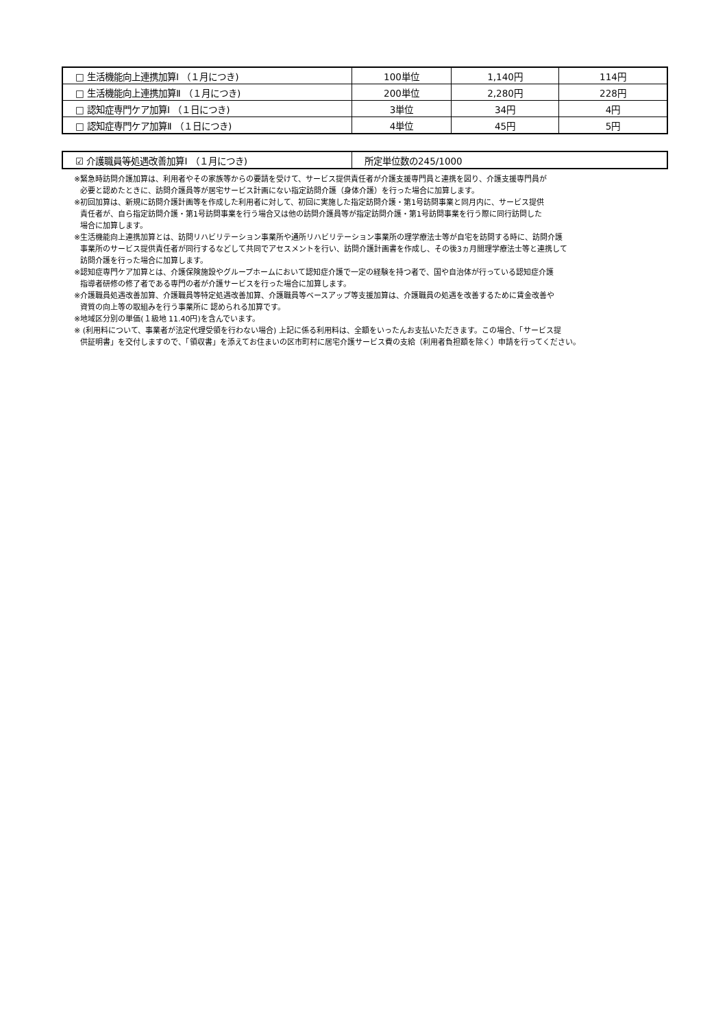| □ 生活機能向上連携加算Ⅰ （１月につき) | 100単位 | 1,140円 | 114円 |
| □ 生活機能向上連携加算Ⅱ （１月につき) | 200単位 | 2,280円 | 228円 |
| □ 認知症専門ケア加算Ⅰ （１日につき) | 3単位 | 34円 | 4円 |
| □ 認知症専門ケア加算Ⅱ （１日につき) | 4単位 | 45円 | 5円 |
| ☑ 介護職員等処遇改善加算Ⅰ （１月につき) | 所定単位数の245/1000 |
※緊急時訪問介護加算は、利用者やその家族等からの要請を受けて、サービス提供責任者が介護支援専門員と連携を図り、介護支援専門員が
必要と認めたときに、訪問介護員等が居宅サービス計画にない指定訪問介護（身体介護）を行った場合に加算します。
※初回加算は、新規に訪問介護計画等を作成した利用者に対して、初回に実施した指定訪問介護・第1号訪問事業と同月内に、サービス提供
責任者が、自ら指定訪問介護・第1号訪問事業を行う場合又は他の訪問介護員等が指定訪問介護・第1号訪問事業を行う際に同行訪問した
場合に加算します。
※生活機能向上連携加算とは、訪問リハビリテーション事業所や通所リハビリテーション事業所の理学療法士等が自宅を訪問する時に、訪問介護
事業所のサービス提供責任者が同行するなどして共同でアセスメントを行い、訪問介護計画書を作成し、その後3ヵ月間理学療法士等と連携して
訪問介護を行った場合に加算します。
※認知症専門ケア加算とは、介護保険施設やグループホームにおいて認知症介護で一定の経験を持つ者で、国や自治体が行っている認知症介護
指導者研修の修了者である専門の者が介護サービスを行った場合に加算します。
※介護職員処遇改善加算、介護職員等特定処遇改善加算、介護職員等ベースアップ等支援加算は、介護職員の処遇を改善するために賃金改善や
資質の向上等の取組みを行う事業所に 認められる加算です。
※地域区分別の単価(１級地 11.40円)を含んでいます。
※ (利用料について、事業者が法定代理受領を行わない場合) 上記に係る利用料は、全額をいったんお支払いただきます。この場合、「サービス提
供証明書」を交付しますので、「領収書」を添えてお住まいの区市町村に居宅介護サービス費の支給（利用者負担額を除く）申請を行ってください。